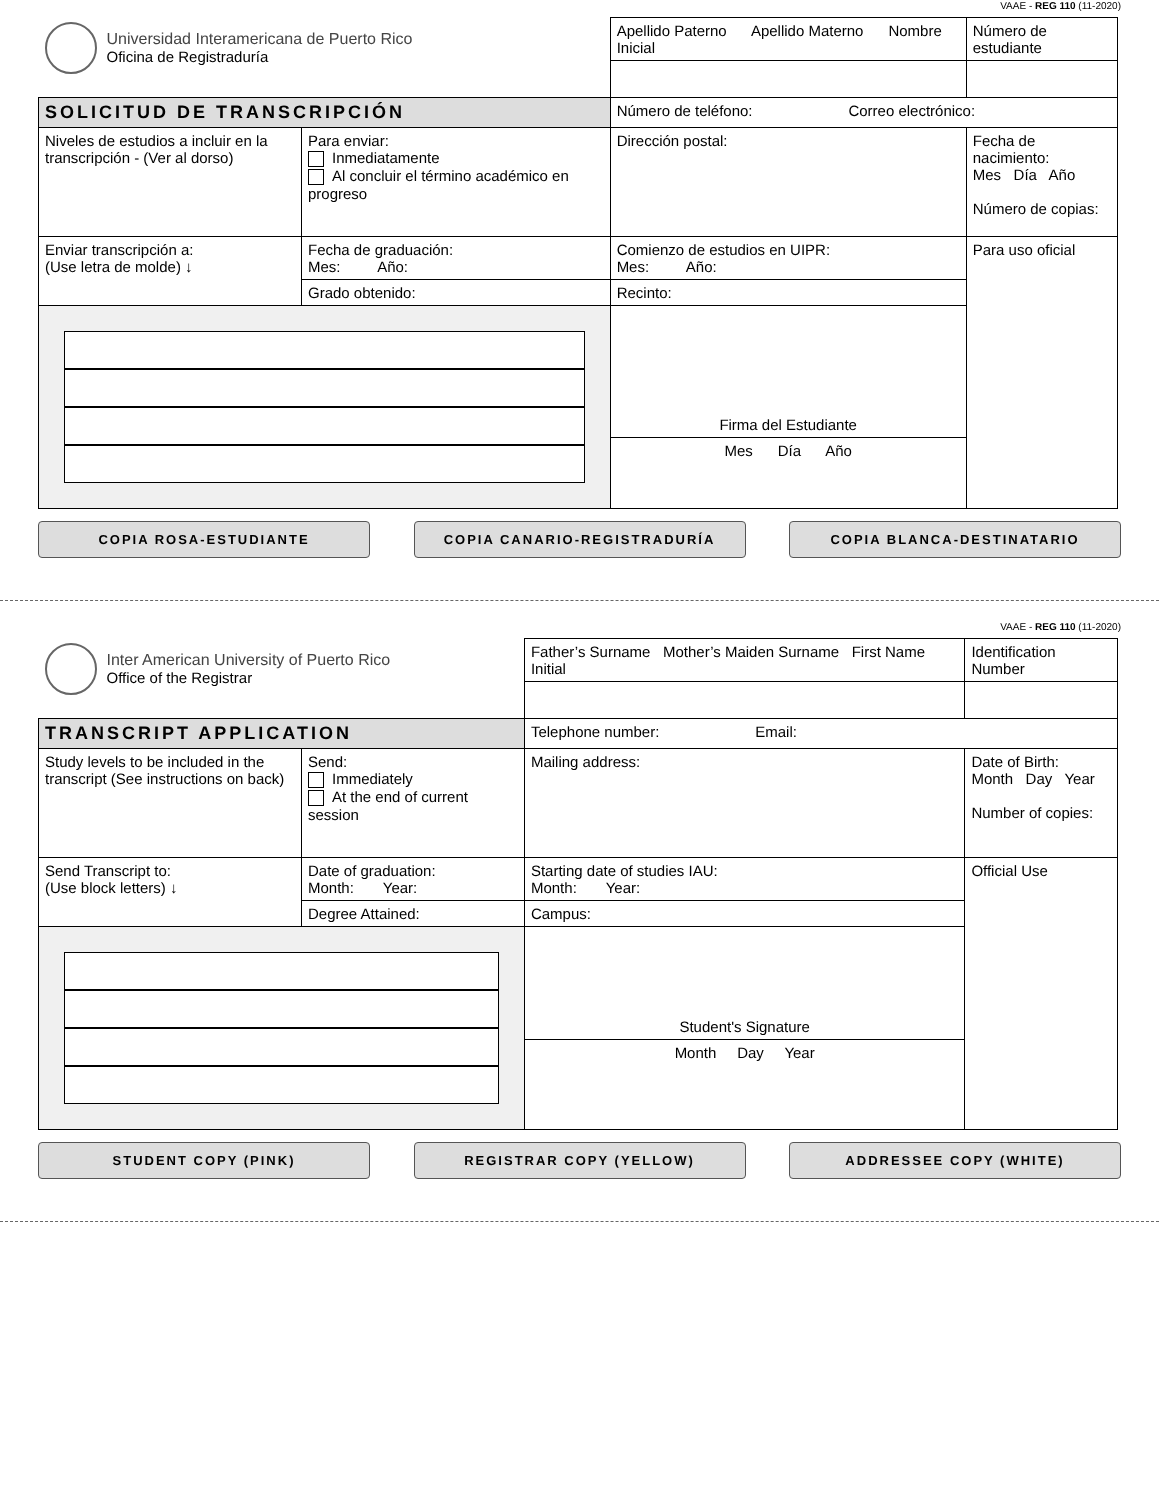VAAE - REG 110 (11-2020)
| Universidad Interamericana de Puerto Rico Oficina de Registraduría | | Apellido Paterno Apellido Materno Nombre Inicial | | | Número de estudiante |
| SOLICITUD DE TRANSCRIPCIÓN | | Número de teléfono: Correo electrónico: | | | |
| Niveles de estudios a incluir en la transcripción - (Ver al dorso) | Para enviar: Inmediatamente Al concluir el término académico en progreso | | Dirección postal: | | Fecha de nacimiento: Mes Día Año Número de copias: |
| Enviar transcripción a: (Use letra de molde) ↓ | Fecha de graduación: Mes: Año: | | Comienzo de estudios en UIPR: Mes: Año: | | Para uso oficial |
| | Grado obtenido: | | | Recinto: | |
| | | | Firma del Estudiante | | |
| | | | Mes Día Año | | |
COPIA ROSA-ESTUDIANTE COPIA CANARIO-REGISTRADURÍA COPIA BLANCA-DESTINATARIO
VAAE - REG 110 (11-2020)
| Inter American University of Puerto Rico Office of the Registrar | | Father’s Surname Mother’s Maiden Surname First Name Initial | | | Identification Number |
| TRANSCRIPT APPLICATION | | Telephone number: Email: | | | |
| Study levels to be included in the transcript (See instructions on back) | Send: Immediately At the end of current session | | Mailing address: | | Date of Birth: Month Day Year Number of copies: |
| Send Transcript to: (Use block letters) ↓ | Date of graduation: Month: Year: | | Starting date of studies IAU: Month: Year: | | Official Use |
| | Degree Attained: | | | Campus: | |
| | | | Student's Signature | | |
| | | | Month Day Year | | |
STUDENT COPY (PINK) REGISTRAR COPY (YELLOW) ADDRESSEE COPY (WHITE)